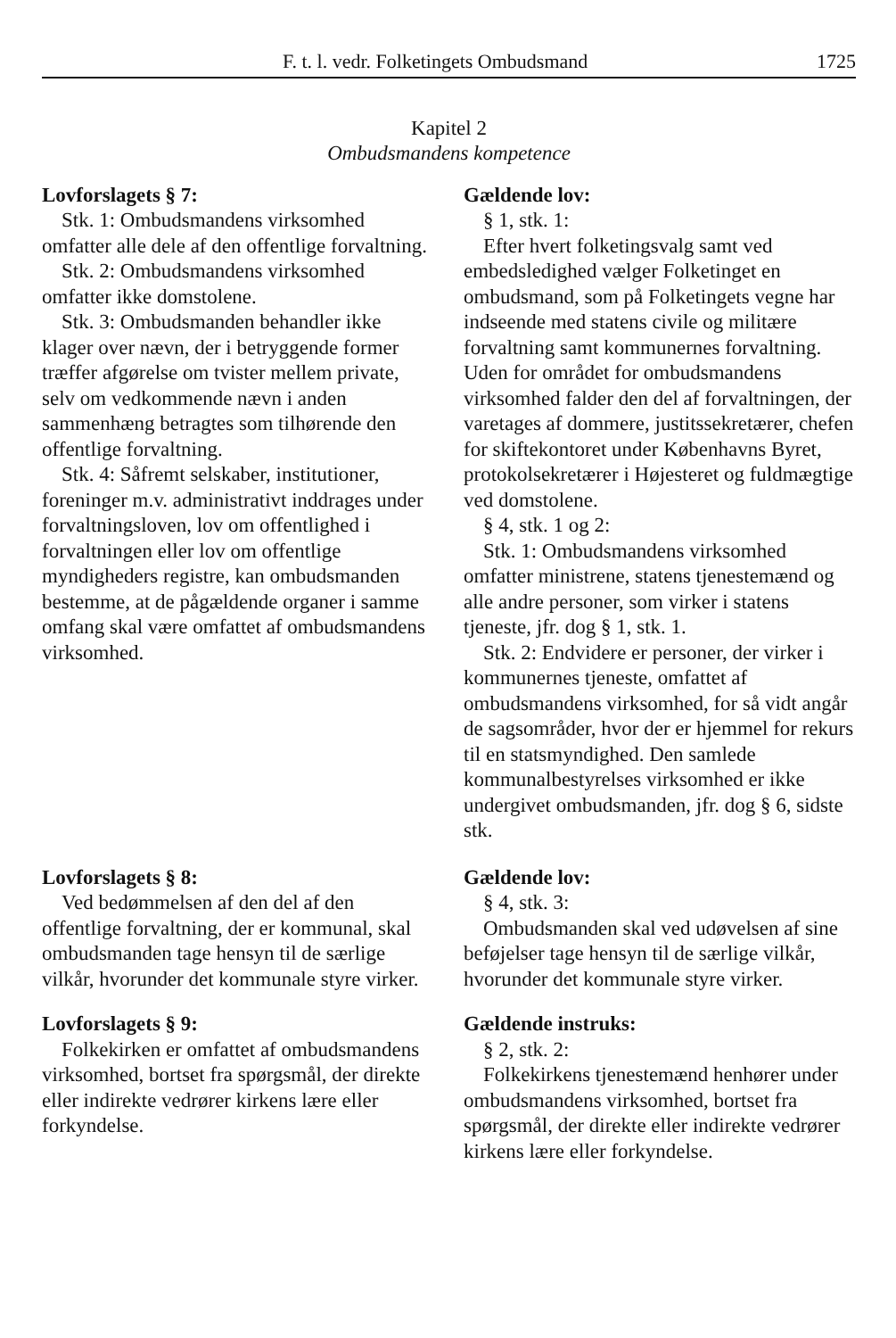F. t. l. vedr. Folketingets Ombudsmand 1725
Kapitel 2
Ombudsmandens kompetence
Lovforslagets § 7:
Stk. 1: Ombudsmandens virksomhed omfatter alle dele af den offentlige forvaltning.
Stk. 2: Ombudsmandens virksomhed omfatter ikke domstolene.
Stk. 3: Ombudsmanden behandler ikke klager over nævn, der i betryggende former træffer afgørelse om tvister mellem private, selv om vedkommende nævn i anden sammenhæng betragtes som tilhørende den offentlige forvaltning.
Stk. 4: Såfremt selskaber, institutioner, foreninger m.v. administrativt inddrages under forvaltningsloven, lov om offentlighed i forvaltningen eller lov om offentlige myndigheders registre, kan ombudsmanden bestemme, at de pågældende organer i samme omfang skal være omfattet af ombudsmandens virksomhed.
Gældende lov:
§ 1, stk. 1:
Efter hvert folketingsvalg samt ved embedsledighed vælger Folketinget en ombudsmand, som på Folketingets vegne har indseende med statens civile og militære forvaltning samt kommunernes forvaltning. Uden for området for ombudsmandens virksomhed falder den del af forvaltningen, der varetages af dommere, justitssekretærer, chefen for skiftekontoret under Københavns Byret, protokolsekretærer i Højesteret og fuldmægtige ved domstolene.
§ 4, stk. 1 og 2:
Stk. 1: Ombudsmandens virksomhed omfatter ministrene, statens tjenestemænd og alle andre personer, som virker i statens tjeneste, jfr. dog § 1, stk. 1.
Stk. 2: Endvidere er personer, der virker i kommunernes tjeneste, omfattet af ombudsmandens virksomhed, for så vidt angår de sagsområder, hvor der er hjemmel for rekurs til en statsmyndighed. Den samlede kommunalbestyrelses virksomhed er ikke undergivet ombudsmanden, jfr. dog § 6, sidste stk.
Lovforslagets § 8:
Ved bedømmelsen af den del af den offentlige forvaltning, der er kommunal, skal ombudsmanden tage hensyn til de særlige vilkår, hvorunder det kommunale styre virker.
Lovforslagets § 9:
Folkekirken er omfattet af ombudsmandens virksomhed, bortset fra spørgsmål, der direkte eller indirekte vedrører kirkens lære eller forkyndelse.
Gældende lov:
§ 4, stk. 3:
Ombudsmanden skal ved udøvelsen af sine beføjelser tage hensyn til de særlige vilkår, hvorunder det kommunale styre virker.
Gældende instruks:
§ 2, stk. 2:
Folkekirkens tjenestemænd henhører under ombudsmandens virksomhed, bortset fra spørgsmål, der direkte eller indirekte vedrører kirkens lære eller forkyndelse.